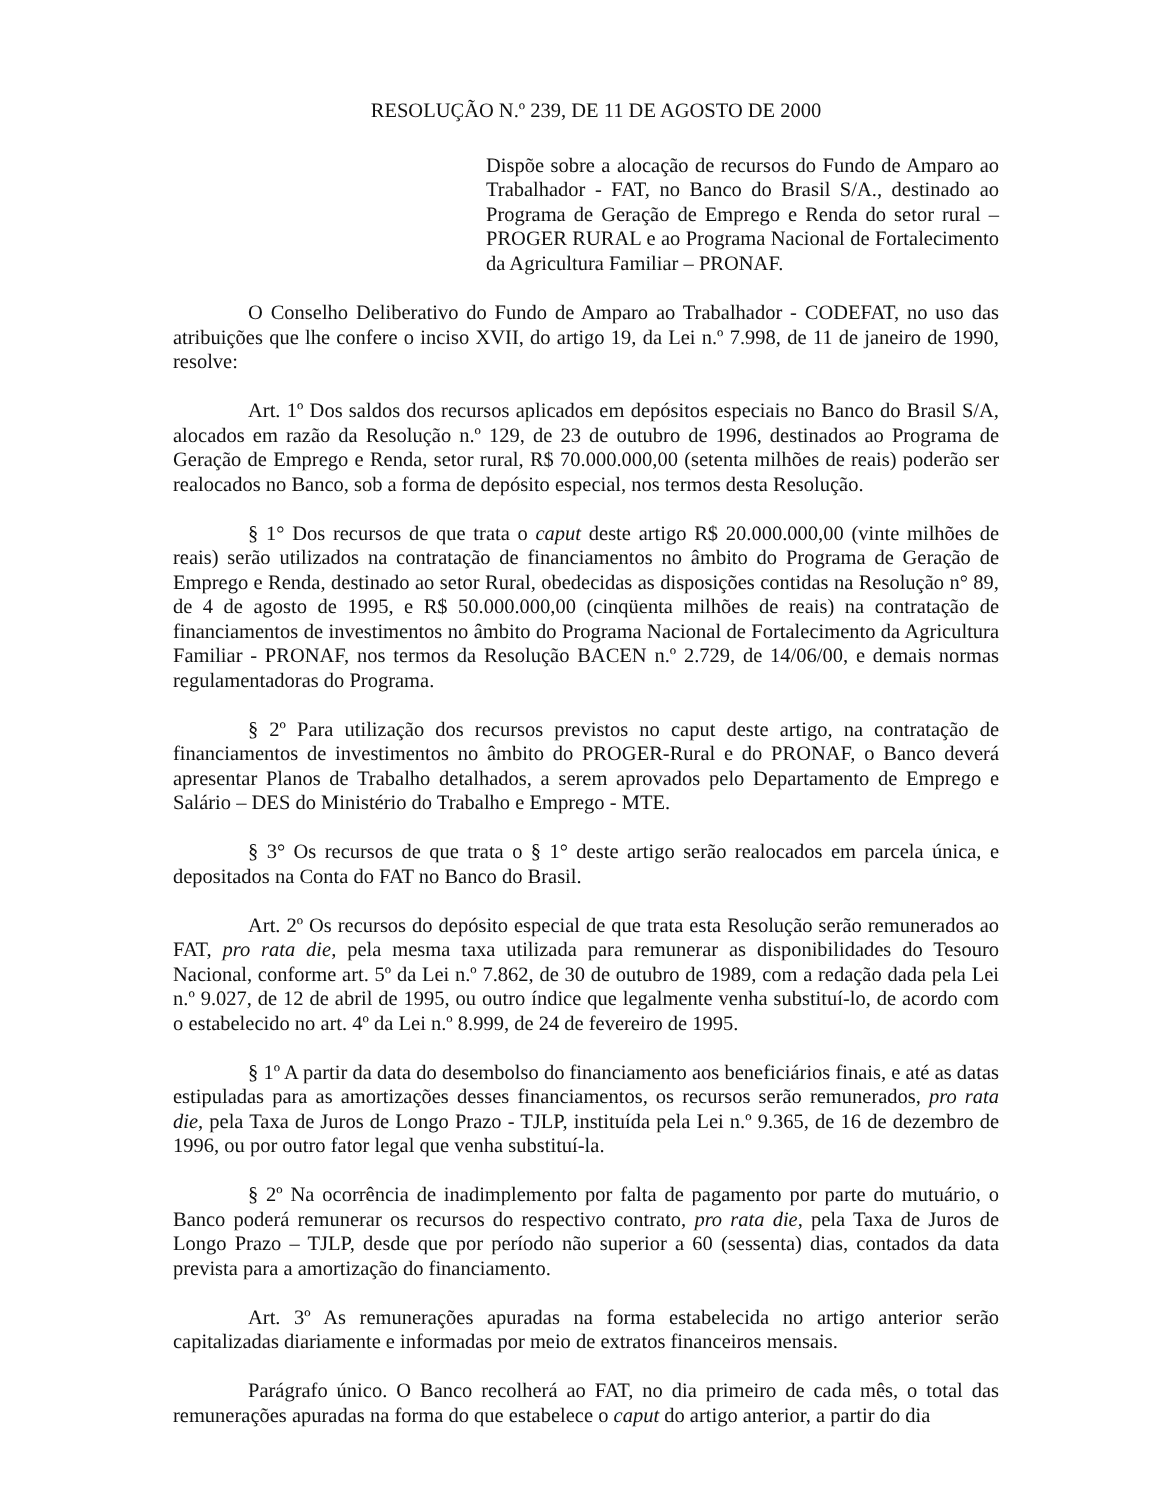RESOLUÇÃO N.º 239, DE 11 DE AGOSTO DE 2000
Dispõe sobre a alocação de recursos do Fundo de Amparo ao Trabalhador - FAT, no Banco do Brasil S/A., destinado ao Programa de Geração de Emprego e Renda do setor rural – PROGER RURAL e ao Programa Nacional de Fortalecimento da Agricultura Familiar – PRONAF.
O Conselho Deliberativo do Fundo de Amparo ao Trabalhador - CODEFAT, no uso das atribuições que lhe confere o inciso XVII, do artigo 19, da Lei n.º 7.998, de 11 de janeiro de 1990, resolve:
Art. 1º Dos saldos dos recursos aplicados em depósitos especiais no Banco do Brasil S/A, alocados em razão da Resolução n.º 129, de 23 de outubro de 1996, destinados ao Programa de Geração de Emprego e Renda, setor rural, R$ 70.000.000,00 (setenta milhões de reais) poderão ser realocados no Banco, sob a forma de depósito especial, nos termos desta Resolução.
§ 1° Dos recursos de que trata o caput deste artigo R$ 20.000.000,00 (vinte milhões de reais) serão utilizados na contratação de financiamentos no âmbito do Programa de Geração de Emprego e Renda, destinado ao setor Rural, obedecidas as disposições contidas na Resolução n° 89, de 4 de agosto de 1995, e R$ 50.000.000,00 (cinqüenta milhões de reais) na contratação de financiamentos de investimentos no âmbito do Programa Nacional de Fortalecimento da Agricultura Familiar - PRONAF, nos termos da Resolução BACEN n.º 2.729, de 14/06/00, e demais normas regulamentadoras do Programa.
§ 2º Para utilização dos recursos previstos no caput deste artigo, na contratação de financiamentos de investimentos no âmbito do PROGER-Rural e do PRONAF, o Banco deverá apresentar Planos de Trabalho detalhados, a serem aprovados pelo Departamento de Emprego e Salário – DES do Ministério do Trabalho e Emprego - MTE.
§ 3° Os recursos de que trata o § 1° deste artigo serão realocados em parcela única, e depositados na Conta do FAT no Banco do Brasil.
Art. 2º Os recursos do depósito especial de que trata esta Resolução serão remunerados ao FAT, pro rata die, pela mesma taxa utilizada para remunerar as disponibilidades do Tesouro Nacional, conforme art. 5º da Lei n.º 7.862, de 30 de outubro de 1989, com a redação dada pela Lei n.º 9.027, de 12 de abril de 1995, ou outro índice que legalmente venha substituí-lo, de acordo com o estabelecido no art. 4º da Lei n.º 8.999, de 24 de fevereiro de 1995.
§ 1º A partir da data do desembolso do financiamento aos beneficiários finais, e até as datas estipuladas para as amortizações desses financiamentos, os recursos serão remunerados, pro rata die, pela Taxa de Juros de Longo Prazo - TJLP, instituída pela Lei n.º 9.365, de 16 de dezembro de 1996, ou por outro fator legal que venha substituí-la.
§ 2º Na ocorrência de inadimplemento por falta de pagamento por parte do mutuário, o Banco poderá remunerar os recursos do respectivo contrato, pro rata die, pela Taxa de Juros de Longo Prazo – TJLP, desde que por período não superior a 60 (sessenta) dias, contados da data prevista para a amortização do financiamento.
Art. 3º As remunerações apuradas na forma estabelecida no artigo anterior serão capitalizadas diariamente e informadas por meio de extratos financeiros mensais.
Parágrafo único. O Banco recolherá ao FAT, no dia primeiro de cada mês, o total das remunerações apuradas na forma do que estabelece o caput do artigo anterior, a partir do dia